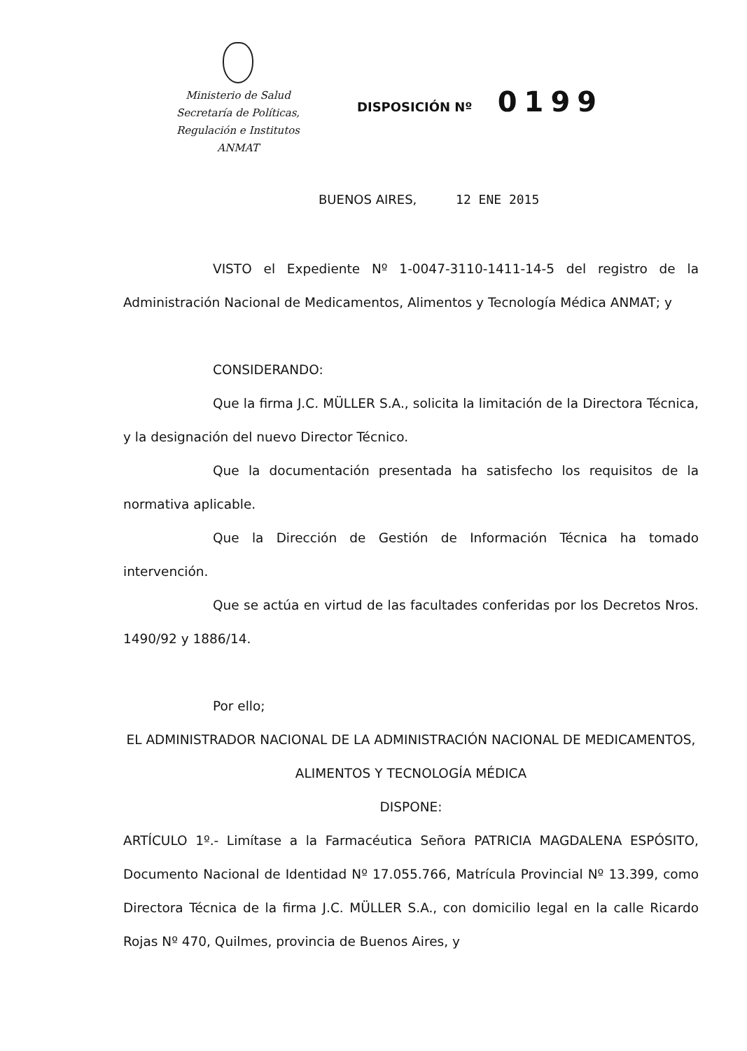Ministerio de Salud
Secretaría de Políticas,
Regulación e Institutos
ANMAT
DISPOSICIÓN Nº 0199
BUENOS AIRES, 12 ENE 2015
VISTO el Expediente Nº 1-0047-3110-1411-14-5 del registro de la Administración Nacional de Medicamentos, Alimentos y Tecnología Médica ANMAT; y
CONSIDERANDO:
Que la firma J.C. MÜLLER S.A., solicita la limitación de la Directora Técnica, y la designación del nuevo Director Técnico.
Que la documentación presentada ha satisfecho los requisitos de la normativa aplicable.
Que la Dirección de Gestión de Información Técnica ha tomado intervención.
Que se actúa en virtud de las facultades conferidas por los Decretos Nros. 1490/92 y 1886/14.
Por ello;
EL ADMINISTRADOR NACIONAL DE LA ADMINISTRACIÓN NACIONAL DE MEDICAMENTOS, ALIMENTOS Y TECNOLOGÍA MÉDICA
DISPONE:
ARTÍCULO 1º.- Limítase a la Farmacéutica Señora PATRICIA MAGDALENA ESPÓSITO, Documento Nacional de Identidad Nº 17.055.766, Matrícula Provincial Nº 13.399, como Directora Técnica de la firma J.C. MÜLLER S.A., con domicilio legal en la calle Ricardo Rojas Nº 470, Quilmes, provincia de Buenos Aires, y